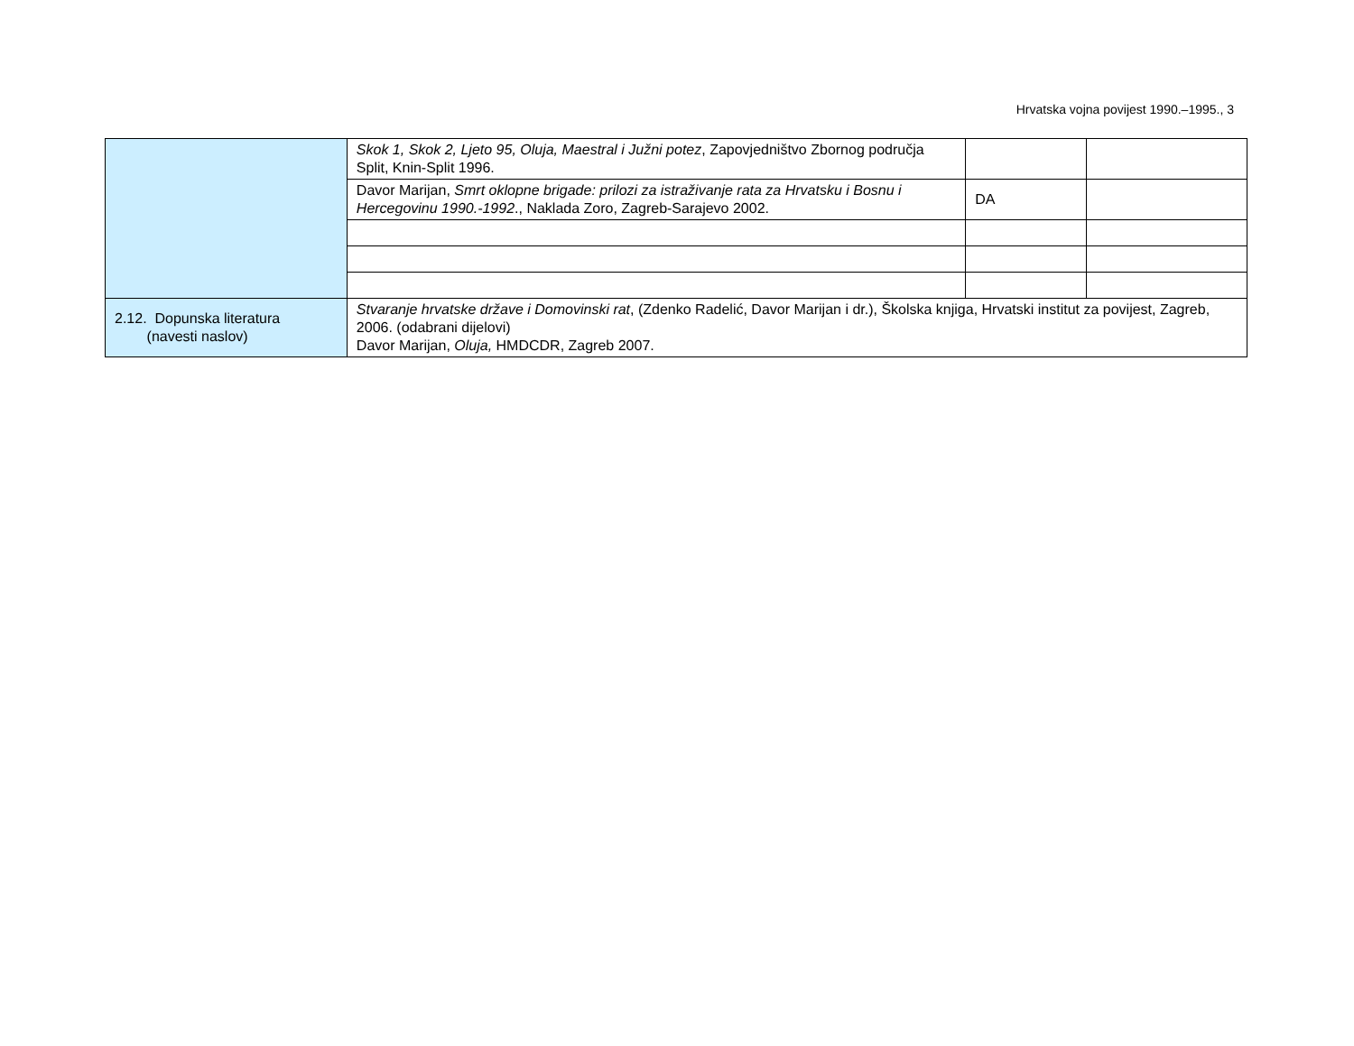Hrvatska vojna povijest 1990.–1995., 3
| | Skok 1, Skok 2, Ljeto 95, Oluja, Maestral i Južni potez , Zapovjedništvo Zbornog područja Split, Knin-Split 1996. | | |
| | Davor Marijan, Smrt oklopne brigade: prilozi za istraživanje rata za Hrvatsku i Bosnu i Hercegovinu 1990.-1992 ., Naklada Zoro, Zagreb-Sarajevo 2002. | DA | |
| 2.12. Dopunska literatura (navesti naslov) | Stvaranje hrvatske države i Domovinski rat , (Zdenko Radelić, Davor Marijan i dr.), Školska knjiga, Hrvatski institut za povijest, Zagreb, 2006. (odabrani dijelovi) Davor Marijan, Oluja, HMDCDR, Zagreb 2007. | | |